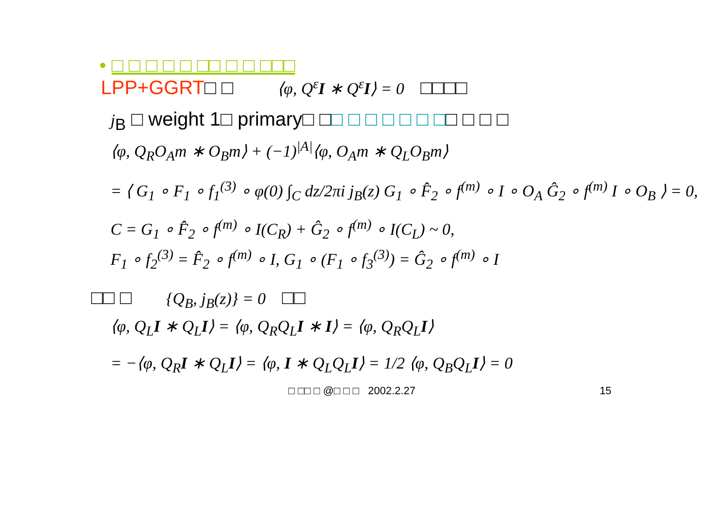• □ □ □ □ □ □□ □ □ □□□
LPP+GGRT□ □ ⟨φ, Q<sup>ε</sup>I ∗ Q<sup>ε</sup>I⟩ = 0 □□□□
j<sub>B</sub> □ weight 1□ primary□ □□ □ □ □ □ □ □□ □ □ □
⟨φ, Q<sub>R</sub>O<sub>A</sub>m ∗ O<sub>B</sub>m⟩ + (−1)<sup>|A|</sup>⟨φ, O<sub>A</sub>m ∗ Q<sub>L</sub>O<sub>B</sub>m⟩
= ⟨ G<sub>1</sub> ∘ F<sub>1</sub> ∘ f<sub>1</sub><sup>(3)</sup> ∘ φ(0) ∫<sub>C</sub> dz/2πi j<sub>B</sub>(z) G<sub>1</sub> ∘ F̂<sub>2</sub> ∘ f<sup>(m)</sup> ∘ I ∘ O<sub>A</sub> Ĝ<sub>2</sub> ∘ f<sup>(m)</sup> I ∘ O<sub>B</sub> ⟩ = 0,
C = G<sub>1</sub> ∘ F̂<sub>2</sub> ∘ f<sup>(m)</sup> ∘ I(C<sub>R</sub>) + Ĝ<sub>2</sub> ∘ f<sup>(m)</sup> ∘ I(C<sub>L</sub>) ~ 0,
F<sub>1</sub> ∘ f<sub>2</sub><sup>(3)</sup> = F̂<sub>2</sub> ∘ f<sup>(m)</sup> ∘ I, G<sub>1</sub> ∘ (F<sub>1</sub> ∘ f<sub>3</sub><sup>(3)</sup>) = Ĝ<sub>2</sub> ∘ f<sup>(m)</sup> ∘ I
□□ □ {Q<sub>B</sub>, j<sub>B</sub>(z)} = 0 □□
⟨φ, Q<sub>L</sub>I ∗ Q<sub>L</sub>I⟩ = ⟨φ, Q<sub>R</sub>Q<sub>L</sub>I ∗ I⟩ = ⟨φ, Q<sub>R</sub>Q<sub>L</sub>I⟩
= −⟨φ, Q<sub>R</sub>I ∗ Q<sub>L</sub>I⟩ = ⟨φ, I ∗ Q<sub>L</sub>Q<sub>L</sub>I⟩ = 1/2 ⟨φ, Q<sub>B</sub>Q<sub>L</sub>I⟩ = 0
□ □□ □ @□ □ □ 2002.2.27 15